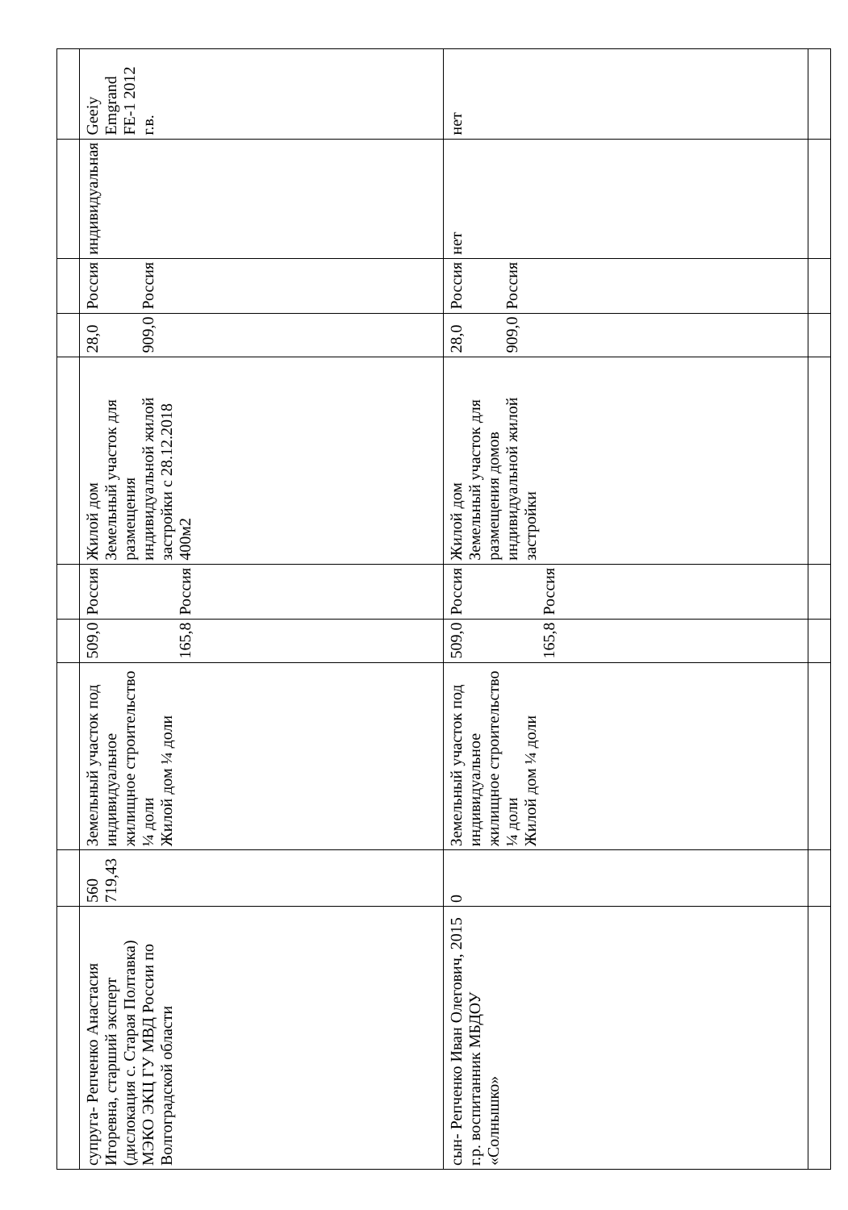| супруга- Репченко Анастасия Игоревна, старший эксперт (дислокация с. Старая Полтавка) МЭКО ЭКЦ ГУ МВД России по Волгоградской области | 560 719,43 | Земельный участок под индивидуальное жилищное строительство ¼ доли Жилой дом ¼ доли | 509,0 165,8 | Россия Россия | Жилой дом Земельный участок для размещения индивидуальной жилой застройки с 28.12.2018 400м2 | 28,0 909,0 | Россия Россия | индивидуальная | Geeiy Emgrand FE-1 2012 г.в. |
| сын- Репченко Иван Олегович, 2015 г.р. воспитанник МБДОУ «Солнышко» | 0 | Земельный участок под индивидуальное жилищное строительство ¼ доли Жилой дом ¼ доли | 509,0 165,8 | Россия Россия | Жилой дом Земельный участок для размещения домов индивидуальной жилой застройки | 28,0 909,0 | Россия Россия | нет | нет |